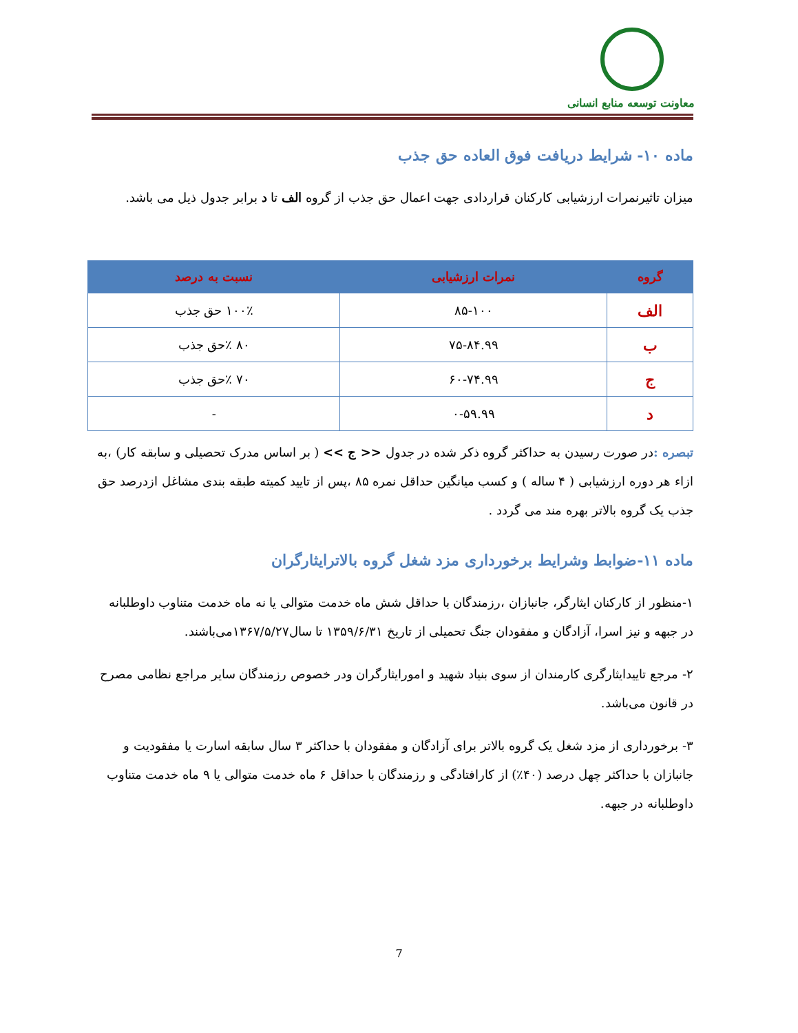معاونت توسعه منابع انسانی
ماده ۱۰- شرایط دریافت فوق العاده حق جذب
میزان تاثیرنمرات ارزشیابی کارکنان قراردادی جهت اعمال حق جذب از گروه الف تا د برابر جدول ذیل می باشد.
| گروه | نمرات ارزشیابی | نسبت به درصد |
| --- | --- | --- |
| الف | ۸۵-۱۰۰ | ۱۰۰٪ حق جذب |
| ب | ۷۵-۸۴.۹۹ | ۸۰ ٪حق جذب |
| ج | ۶۰-۷۴.۹۹ | ۷۰ ٪حق جذب |
| د | ۰-۵۹.۹۹ | - |
تبصره : در صورت رسیدن به حداکثر گروه ذکر شده در جدول << ج >> ( بر اساس مدرک تحصیلی و سابقه کار) ،به ازاء هر دوره ارزشیابی ( ۴ ساله ) و کسب میانگین حداقل نمره ۸۵ ،پس از تایید کمیته طبقه بندی مشاغل ازدرصد حق جذب یک گروه بالاتر بهره مند می گردد .
ماده ۱۱-ضوابط وشرایط برخورداری مزد شغل گروه بالاترایثارگران
۱-منظور از کارکنان ایثارگر، جانبازان ،رزمندگان با حداقل شش ماه خدمت متوالی یا نه ماه خدمت متناوب داوطلبانه در جبهه و نیز اسرا، آزادگان و مفقودان جنگ تحمیلی از تاریخ ۱۳۵۹/۶/۳۱ تا سال۱۳۶۷/۵/۲۷می‌باشند.
۲- مرجع تاییدایثارگری کارمندان از سوی بنیاد شهید و امورایثارگران ودر خصوص رزمندگان سایر مراجع نظامی مصرح در قانون می‌باشد.
۳- برخورداری از مزد شغل یک گروه بالاتر برای آزادگان و مفقودان با حداکثر ۳ سال سابقه اسارت یا مفقودیت و جانبازان با حداکثر چهل درصد (۴۰٪) از کارافتادگی و رزمندگان با حداقل ۶ ماه خدمت متوالی یا ۹ ماه خدمت متناوب داوطلبانه در جبهه.
7